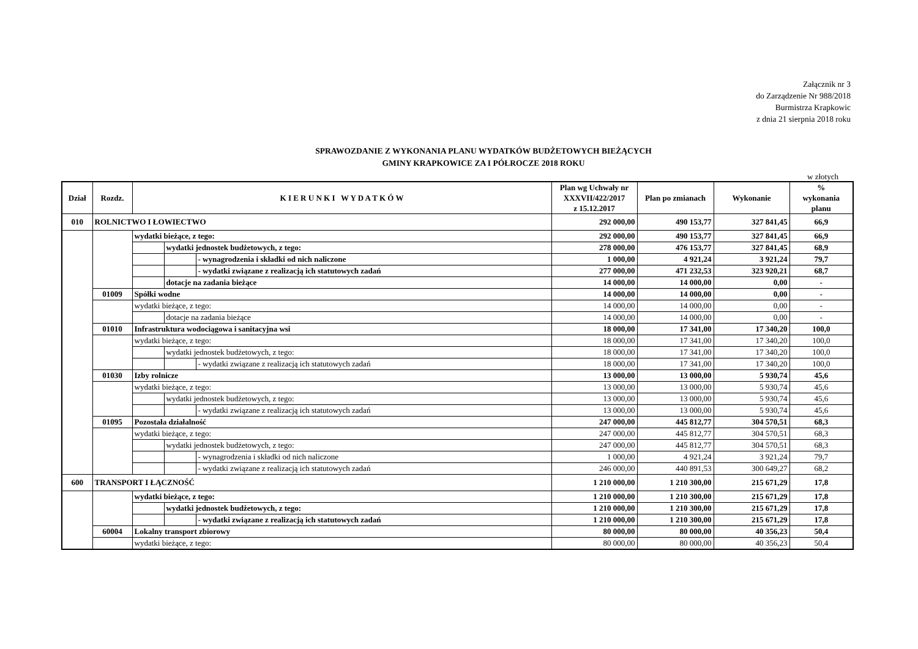Załącznik nr 3
do Zarządzenie Nr 988/2018
Burmistrza Krapkowic
z dnia 21 sierpnia 2018 roku
SPRAWOZDANIE Z WYKONANIA PLANU WYDATKÓW BUDŻETOWYCH BIEŻĄCYCH
GMINY KRAPKOWICE ZA I PÓŁROCZE 2018 ROKU
w złotych
| Dział | Rozdz. | K I E R U N K I W Y D A T K Ó W | | | Plan wg Uchwały nr XXXVII/422/2017 z 15.12.2017 | Plan po zmianach | Wykonanie | % wykonania planu |
| --- | --- | --- | --- | --- | --- | --- | --- | --- |
| 010 | ROLNICTWO I ŁOWIECTWO | | | | 292 000,00 | 490 153,77 | 327 841,45 | 66,9 |
| | | wydatki bieżące, z tego: | | | 292 000,00 | 490 153,77 | 327 841,45 | 66,9 |
| | | | wydatki jednostek budżetowych, z tego: | | 278 000,00 | 476 153,77 | 327 841,45 | 68,9 |
| | | | | - wynagrodzenia i składki od nich naliczone | 1 000,00 | 4 921,24 | 3 921,24 | 79,7 |
| | | | | - wydatki związane z realizacją ich statutowych zadań | 277 000,00 | 471 232,53 | 323 920,21 | 68,7 |
| | | | dotacje na zadania bieżące | | 14 000,00 | 14 000,00 | 0,00 | - |
| | 01009 | Spółki wodne | | | 14 000,00 | 14 000,00 | 0,00 | - |
| | | wydatki bieżące, z tego: | | | 14 000,00 | 14 000,00 | 0,00 | - |
| | | | dotacje na zadania bieżące | | 14 000,00 | 14 000,00 | 0,00 | - |
| | 01010 | Infrastruktura wodociągowa i sanitacyjna wsi | | | 18 000,00 | 17 341,00 | 17 340,20 | 100,0 |
| | | wydatki bieżące, z tego: | | | 18 000,00 | 17 341,00 | 17 340,20 | 100,0 |
| | | | wydatki jednostek budżetowych, z tego: | | 18 000,00 | 17 341,00 | 17 340,20 | 100,0 |
| | | | | - wydatki związane z realizacją ich statutowych zadań | 18 000,00 | 17 341,00 | 17 340,20 | 100,0 |
| | 01030 | Izby rolnicze | | | 13 000,00 | 13 000,00 | 5 930,74 | 45,6 |
| | | wydatki bieżące, z tego: | | | 13 000,00 | 13 000,00 | 5 930,74 | 45,6 |
| | | | wydatki jednostek budżetowych, z tego: | | 13 000,00 | 13 000,00 | 5 930,74 | 45,6 |
| | | | | - wydatki związane z realizacją ich statutowych zadań | 13 000,00 | 13 000,00 | 5 930,74 | 45,6 |
| | 01095 | Pozostała działalność | | | 247 000,00 | 445 812,77 | 304 570,51 | 68,3 |
| | | wydatki bieżące, z tego: | | | 247 000,00 | 445 812,77 | 304 570,51 | 68,3 |
| | | | wydatki jednostek budżetowych, z tego: | | 247 000,00 | 445 812,77 | 304 570,51 | 68,3 |
| | | | | - wynagrodzenia i składki od nich naliczone | 1 000,00 | 4 921,24 | 3 921,24 | 79,7 |
| | | | | - wydatki związane z realizacją ich statutowych zadań | 246 000,00 | 440 891,53 | 300 649,27 | 68,2 |
| 600 | TRANSPORT I ŁĄCZNOŚĆ | | | | 1 210 000,00 | 1 210 300,00 | 215 671,29 | 17,8 |
| | | wydatki bieżące, z tego: | | | 1 210 000,00 | 1 210 300,00 | 215 671,29 | 17,8 |
| | | | wydatki jednostek budżetowych, z tego: | | 1 210 000,00 | 1 210 300,00 | 215 671,29 | 17,8 |
| | | | | - wydatki związane z realizacją ich statutowych zadań | 1 210 000,00 | 1 210 300,00 | 215 671,29 | 17,8 |
| | 60004 | Lokalny transport zbiorowy | | | 80 000,00 | 80 000,00 | 40 356,23 | 50,4 |
| | | wydatki bieżące, z tego: | | | 80 000,00 | 80 000,00 | 40 356,23 | 50,4 |